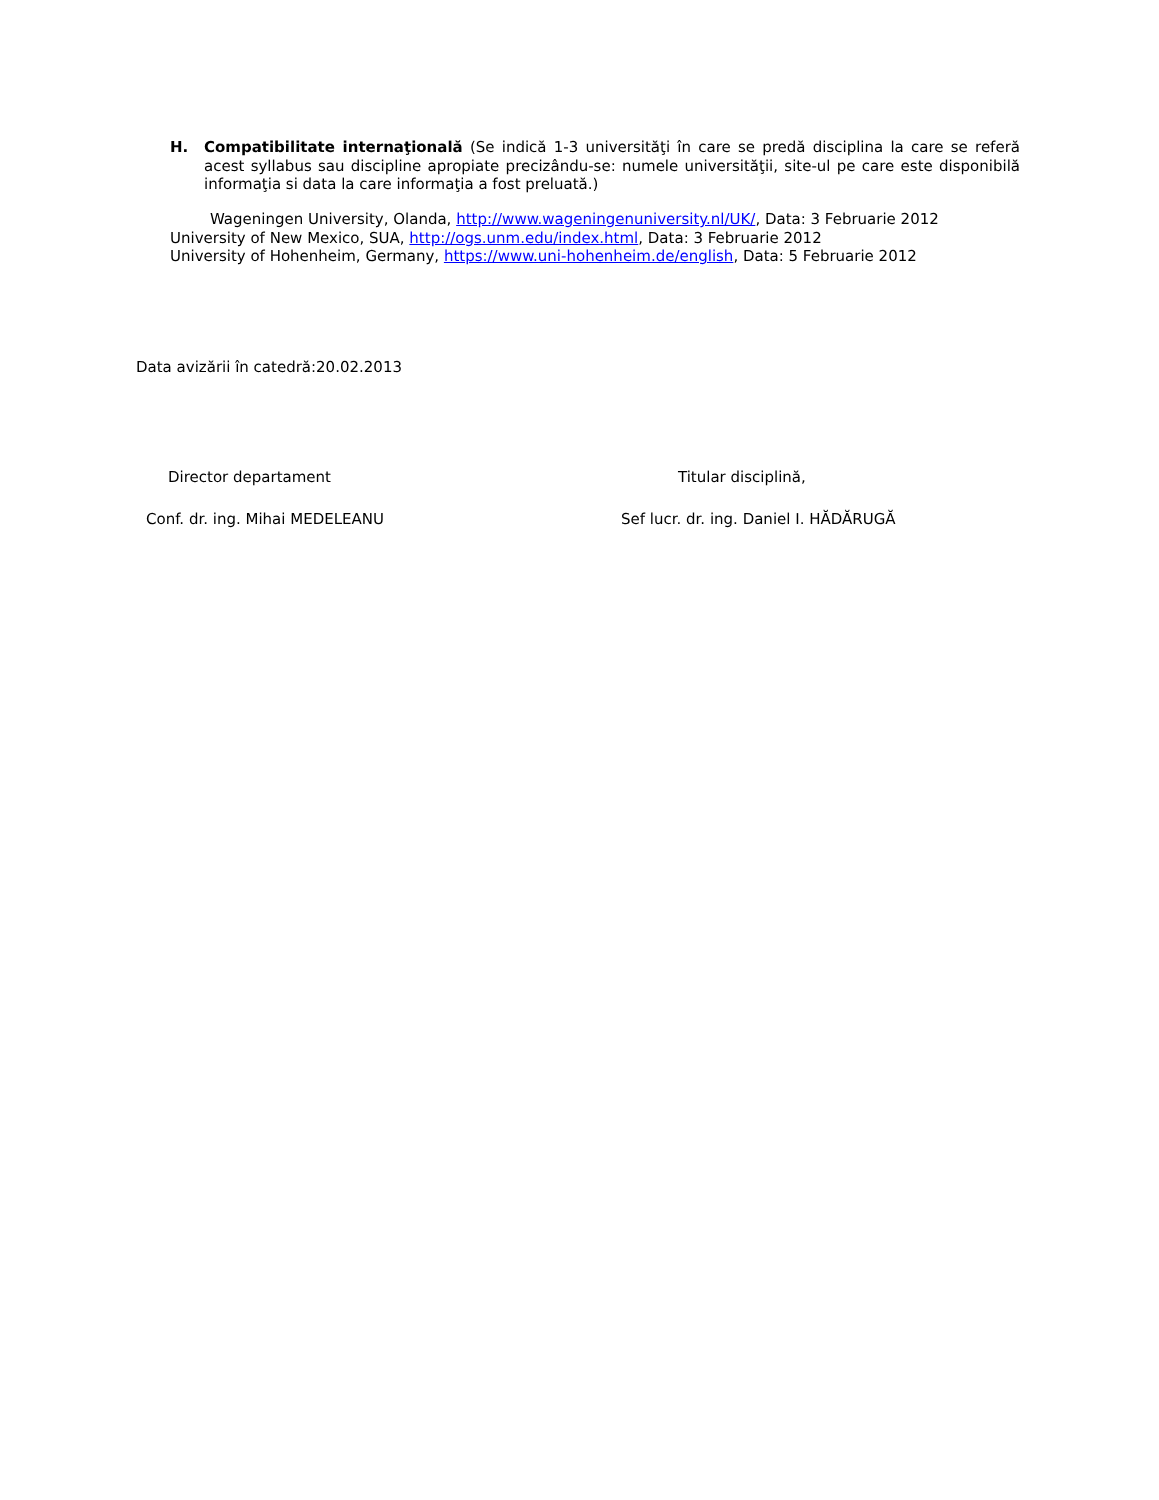H. Compatibilitate internaţională (Se indică 1-3 universităţi în care se predă disciplina la care se referă acest syllabus sau discipline apropiate precizându-se: numele universităţii, site-ul pe care este disponibilă informaţia si data la care informaţia a fost preluată.)
Wageningen University, Olanda, http://www.wageningenuniversity.nl/UK/, Data: 3 Februarie 2012
University of New Mexico, SUA, http://ogs.unm.edu/index.html, Data: 3 Februarie 2012
University of Hohenheim, Germany, https://www.uni-hohenheim.de/english, Data: 5 Februarie 2012
Data avizării în catedră:20.02.2013
Director departament Titular disciplină,
Conf. dr. ing. Mihai MEDELEANU Sef lucr. dr. ing. Daniel I. HĂDĂRUGĂ